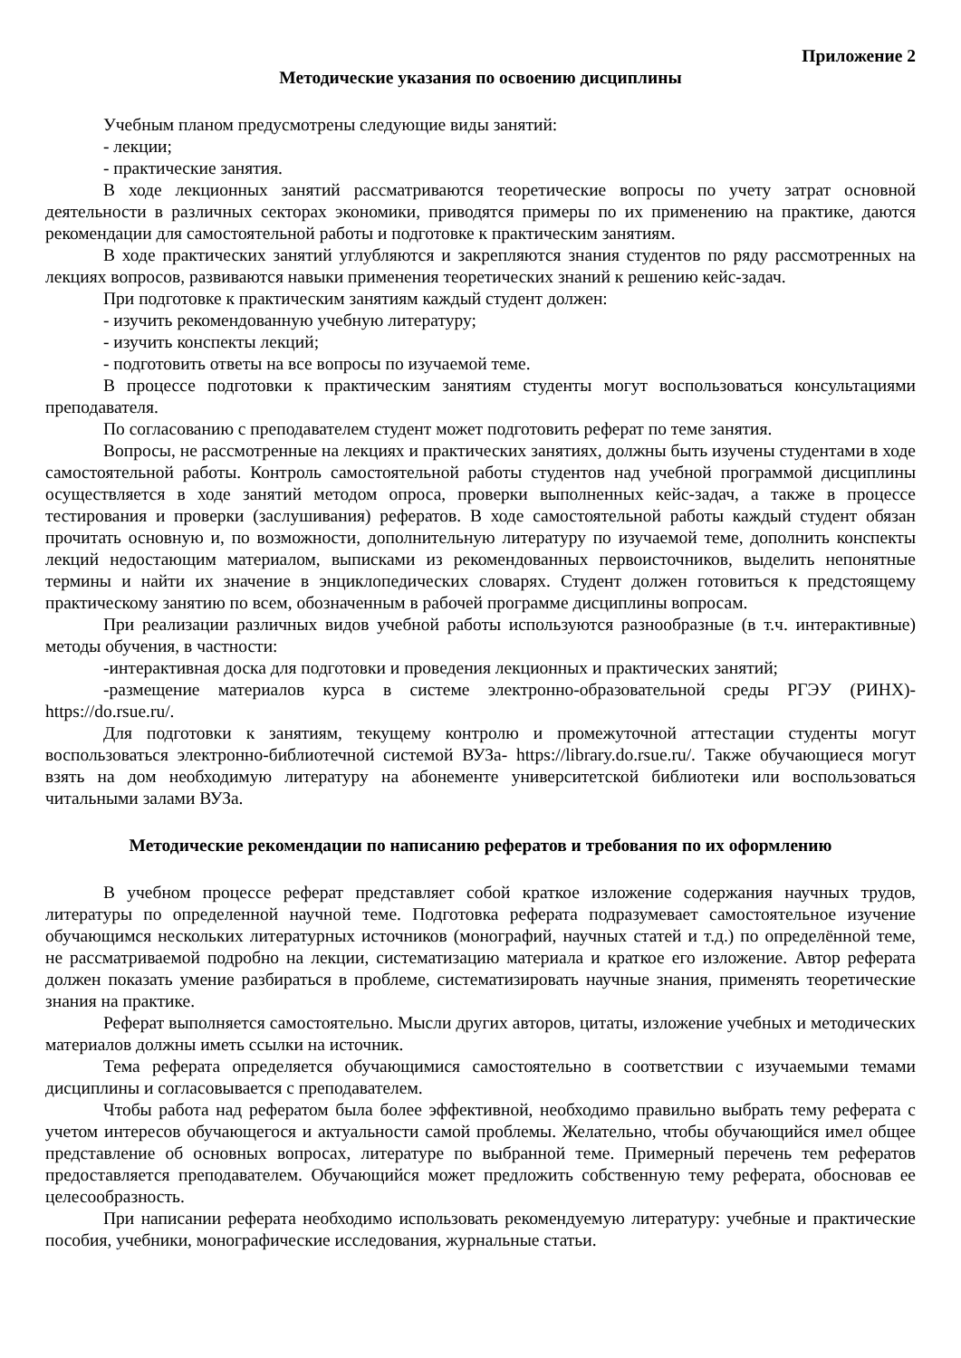Приложение 2
Методические указания по освоению дисциплины
Учебным планом предусмотрены следующие виды занятий:
- лекции;
- практические занятия.
В ходе лекционных занятий рассматриваются теоретические вопросы по учету затрат основной деятельности в различных секторах экономики, приводятся примеры по их применению на практике, даются рекомендации для самостоятельной работы и подготовке к практическим занятиям.
В ходе практических занятий углубляются и закрепляются знания студентов по ряду рассмотренных на лекциях вопросов, развиваются навыки применения теоретических знаний к решению кейс-задач.
При подготовке к практическим занятиям каждый студент должен:
- изучить рекомендованную учебную литературу;
- изучить конспекты лекций;
- подготовить ответы на все вопросы по изучаемой теме.
В процессе подготовки к практическим занятиям студенты могут воспользоваться консультациями преподавателя.
По согласованию с преподавателем студент может подготовить реферат по теме занятия.
Вопросы, не рассмотренные на лекциях и практических занятиях, должны быть изучены студентами в ходе самостоятельной работы. Контроль самостоятельной работы студентов над учебной программой дисциплины осуществляется в ходе занятий методом опроса, проверки выполненных кейс-задач, а также в процессе тестирования и проверки (заслушивания) рефератов. В ходе самостоятельной работы каждый студент обязан прочитать основную и, по возможности, дополнительную литературу по изучаемой теме, дополнить конспекты лекций недостающим материалом, выписками из рекомендованных первоисточников, выделить непонятные термины и найти их значение в энциклопедических словарях. Студент должен готовиться к предстоящему практическому занятию по всем, обозначенным в рабочей программе дисциплины вопросам.
При реализации различных видов учебной работы используются разнообразные (в т.ч. интерактивные) методы обучения, в частности:
-интерактивная доска для подготовки и проведения лекционных и практических занятий;
-размещение материалов курса в системе электронно-образовательной среды РГЭУ (РИНХ)-https://do.rsue.ru/.
Для подготовки к занятиям, текущему контролю и промежуточной аттестации студенты могут воспользоваться электронно-библиотечной системой ВУЗа- https://library.do.rsue.ru/. Также обучающиеся могут взять на дом необходимую литературу на абонементе университетской библиотеки или воспользоваться читальными залами ВУЗа.
Методические рекомендации по написанию рефератов и требования по их оформлению
В учебном процессе реферат представляет собой краткое изложение содержания научных трудов, литературы по определенной научной теме. Подготовка реферата подразумевает самостоятельное изучение обучающимся нескольких литературных источников (монографий, научных статей и т.д.) по определённой теме, не рассматриваемой подробно на лекции, систематизацию материала и краткое его изложение. Автор реферата должен показать умение разбираться в проблеме, систематизировать научные знания, применять теоретические знания на практике.
Реферат выполняется самостоятельно. Мысли других авторов, цитаты, изложение учебных и методических материалов должны иметь ссылки на источник.
Тема реферата определяется обучающимися самостоятельно в соответствии с изучаемыми темами дисциплины и согласовывается с преподавателем.
Чтобы работа над рефератом была более эффективной, необходимо правильно выбрать тему реферата с учетом интересов обучающегося и актуальности самой проблемы. Желательно, чтобы обучающийся имел общее представление об основных вопросах, литературе по выбранной теме. Примерный перечень тем рефератов предоставляется преподавателем. Обучающийся может предложить собственную тему реферата, обосновав ее целесообразность.
При написании реферата необходимо использовать рекомендуемую литературу: учебные и практические пособия, учебники, монографические исследования, журнальные статьи.